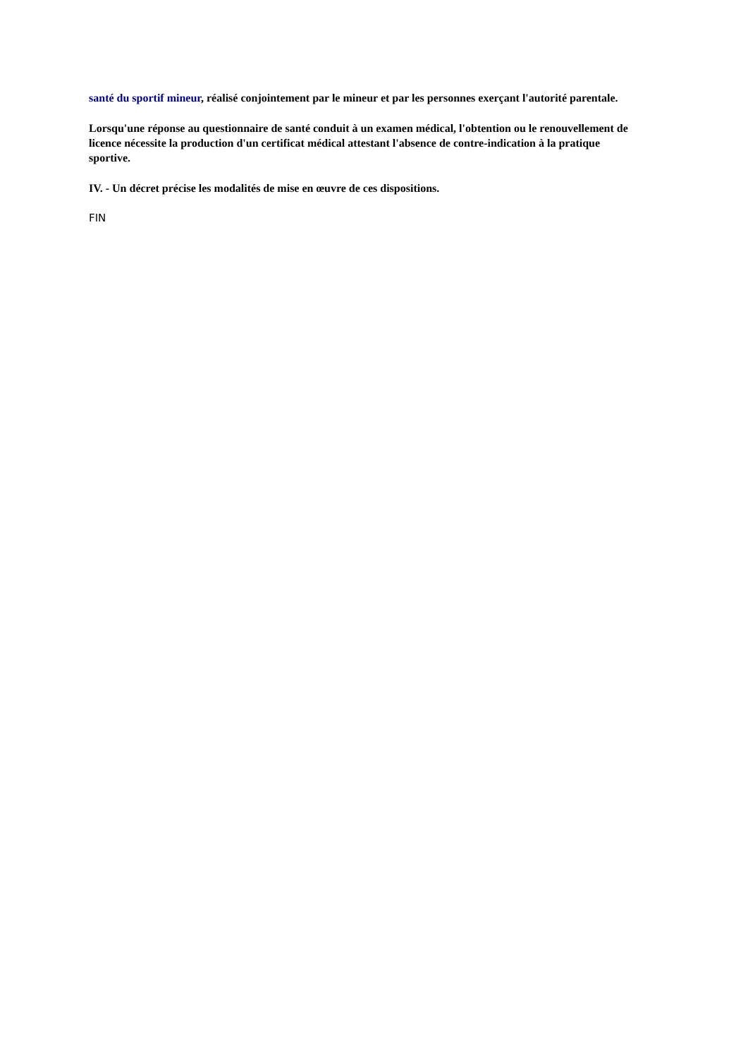santé du sportif mineur, réalisé conjointement par le mineur et par les personnes exerçant l'autorité parentale.
Lorsqu'une réponse au questionnaire de santé conduit à un examen médical, l'obtention ou le renouvellement de licence nécessite la production d'un certificat médical attestant l'absence de contre-indication à la pratique sportive.
IV. - Un décret précise les modalités de mise en œuvre de ces dispositions.
FIN